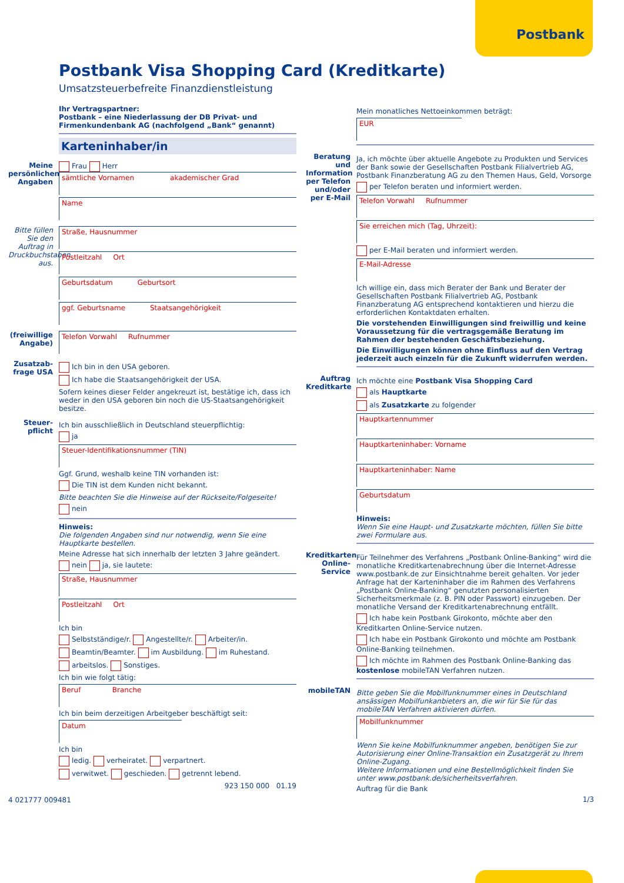Postbank
Postbank Visa Shopping Card (Kreditkarte)
Umsatzsteuerbefreite Finanzdienstleistung
Ihr Vertragspartner:
Postbank – eine Niederlassung der DB Privat- und Firmenkundenbank AG (nachfolgend „Bank“ genannt)
Karteninhaber/in
Meine persönlichen Angaben
Frau Herr
sämtliche Vornamen akademischer Grad
Name
Bitte füllen Sie den Auftrag in Druckbuchstaben aus.
Straße, Hausnummer
Postleitzahl Ort
Geburtsdatum Geburtsort
ggf. Geburtsname Staatsangehörigkeit
(freiwillige Angabe)
Telefon Vorwahl Rufnummer
Zusatzab-frage USA
Ich bin in den USA geboren.
Ich habe die Staatsangehörigkeit der USA.
Sofern keines dieser Felder angekreuzt ist, bestätige ich, dass ich weder in den USA geboren bin noch die US-Staatsangehörigkeit besitze.
Steuer-pflicht
Ich bin ausschließlich in Deutschland steuerpflichtig:
ja
Steuer-Identifikationsnummer (TIN)
Ggf. Grund, weshalb keine TIN vorhanden ist:
Die TIN ist dem Kunden nicht bekannt.
Bitte beachten Sie die Hinweise auf der Rückseite/Folgeseite!
nein
Hinweis:
Die folgenden Angaben sind nur notwendig, wenn Sie eine Hauptkarte bestellen.
Meine Adresse hat sich innerhalb der letzten 3 Jahre geändert.
nein ja, sie lautete:
Straße, Hausnummer
Postleitzahl Ort
Ich bin
Selbstständige/r. Angestellte/r. Arbeiter/in.
Beamtin/Beamter. im Ausbildung. im Ruhestand.
arbeitslos. Sonstiges.
Ich bin wie folgt tätig:
Beruf Branche
Ich bin beim derzeitigen Arbeitgeber beschäftigt seit:
Datum
Ich bin
ledig. verheiratet. verpartnert.
verwitwet. geschieden. getrennt lebend.
923 150 000 01.19
4 021777 009481
Mein monatliches Nettoeinkommen beträgt:
EUR
Beratung und Information per Telefon und/oder per E-Mail
Ja, ich möchte über aktuelle Angebote zu Produkten und Services der Bank sowie der Gesellschaften Postbank Filialvertrieb AG, Postbank Finanzberatung AG zu den Themen Haus, Geld, Vorsorge
per Telefon beraten und informiert werden.
Telefon Vorwahl Rufnummer
Sie erreichen mich (Tag, Uhrzeit):
per E-Mail beraten und informiert werden.
E-Mail-Adresse
Ich willige ein, dass mich Berater der Bank und Berater der Gesellschaften Postbank Filialvertrieb AG, Postbank Finanzberatung AG entsprechend kontaktieren und hierzu die erforderlichen Kontaktdaten erhalten.
Die vorstehenden Einwilligungen sind freiwillig und keine Voraussetzung für die vertragsgemäße Beratung im Rahmen der bestehenden Geschäftsbeziehung.
Die Einwilligungen können ohne Einfluss auf den Vertrag jederzeit auch einzeln für die Zukunft widerrufen werden.
Auftrag Kreditkarte
Ich möchte eine Postbank Visa Shopping Card
als Hauptkarte
als Zusatzkarte zu folgender
Hauptkartennummer
Hauptkarteninhaber: Vorname
Hauptkarteninhaber: Name
Geburtsdatum
Hinweis:
Wenn Sie eine Haupt- und Zusatzkarte möchten, füllen Sie bitte zwei Formulare aus.
Kreditkarten Online-Service
Für Teilnehmer des Verfahrens „Postbank Online-Banking“ wird die monatliche Kreditkartenabrechnung über die Internet-Adresse www.postbank.de zur Einsichtnahme bereit gehalten. Vor jeder Anfrage hat der Karteninhaber die im Rahmen des Verfahrens „Postbank Online-Banking“ genutzten personalisierten Sicherheitsmerkmale (z. B. PIN oder Passwort) einzugeben. Der monatliche Versand der Kreditkartenabrechnung entfällt.
Ich habe kein Postbank Girokonto, möchte aber den Kreditkarten Online-Service nutzen.
Ich habe ein Postbank Girokonto und möchte am Postbank Online-Banking teilnehmen.
Ich möchte im Rahmen des Postbank Online-Banking das kostenlose mobileTAN Verfahren nutzen.
mobileTAN
Bitte geben Sie die Mobilfunknummer eines in Deutschland ansässigen Mobilfunkanbieters an, die wir für Sie für das mobileTAN Verfahren aktivieren dürfen.
Mobilfunknummer
Wenn Sie keine Mobilfunknummer angeben, benötigen Sie zur Autorisierung einer Online-Transaktion ein Zusatzgerät zu Ihrem Online-Zugang.
Weitere Informationen und eine Bestellmöglichkeit finden Sie unter www.postbank.de/sicherheitsverfahren.
Auftrag für die Bank
1/3